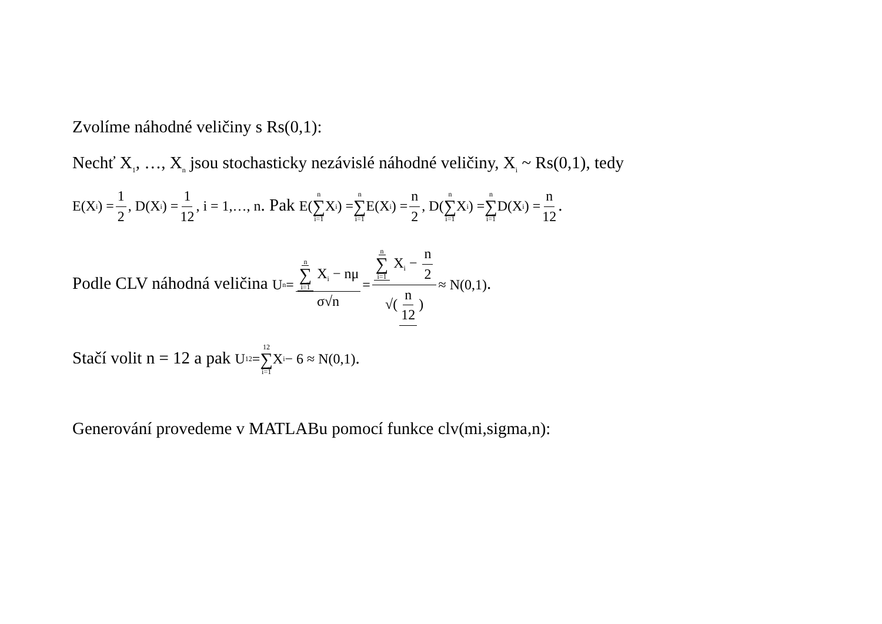Zvolíme náhodné veličiny s Rs(0,1):
Nechť X<sub>1</sub>, …, X<sub>n</sub> jsou stochasticky nezávislé náhodné veličiny, X<sub>i</sub> ~ Rs(0,1), tedy
E(X<sub>i</sub>) = 1 2, D(X<sub>i</sub>) = 1 12, i = 1,…, n. Pak E( n ∑ i=1 X<sub>i</sub> ) = n ∑ i=1 E(X<sub>i</sub>) = n 2 , D( n ∑ i=1 X<sub>i</sub> ) = n ∑ i=1 D(X<sub>i</sub>) = n 12.
Podle CLV náhodná veličina U<sub>n</sub> = n ∑ i=1 X<sub>i</sub> − nμ σ√n = n ∑ i=1 X<sub>i</sub> − n 2 √(n 12) ≈ N(0,1).
Stačí volit n = 12 a pak U<sub>12</sub> = 12 ∑ i=1 X<sub>i</sub> − 6 ≈ N(0,1).
Generování provedeme v MATLABu pomocí funkce clv(mi,sigma,n):